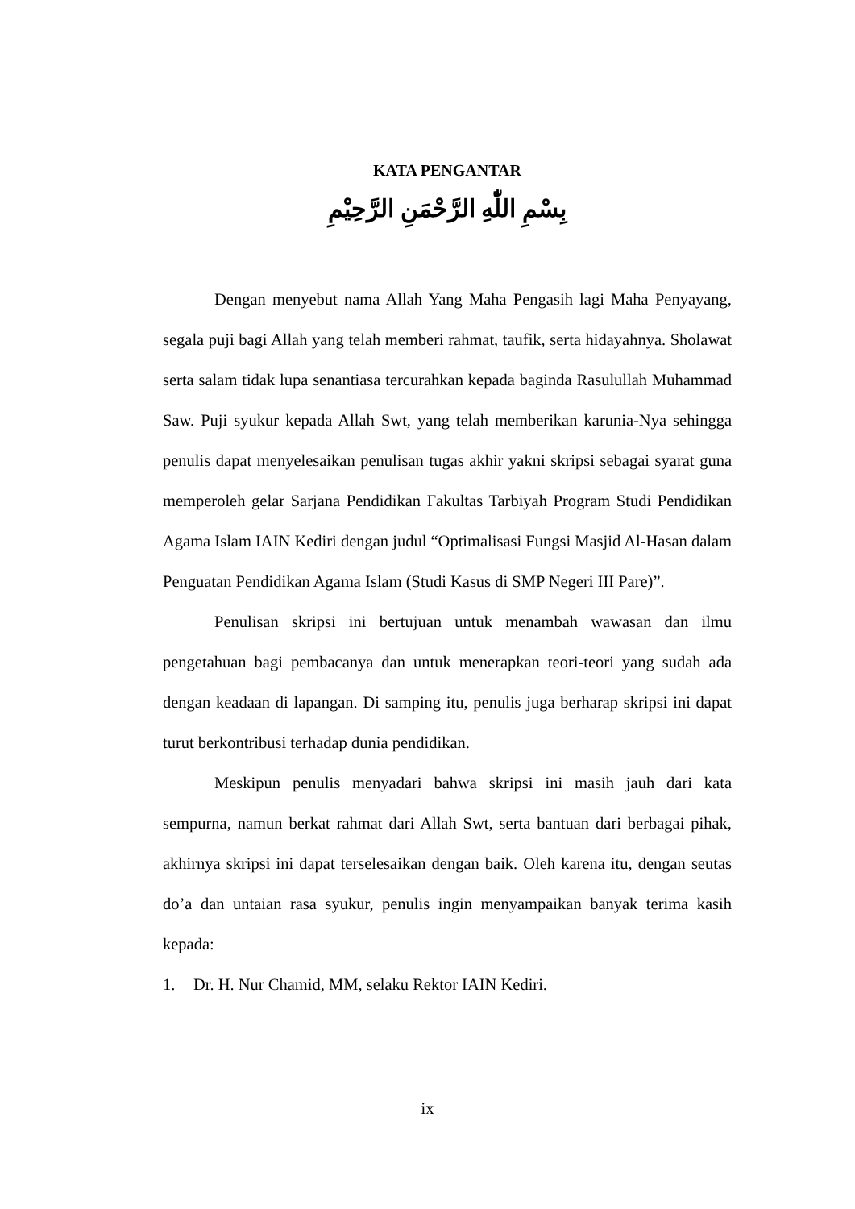KATA PENGANTAR
بِسْمِ اللّٰهِ الرَّحْمَنِ الرَّحِيْمِ
Dengan menyebut nama Allah Yang Maha Pengasih lagi Maha Penyayang, segala puji bagi Allah yang telah memberi rahmat, taufik, serta hidayahnya. Sholawat serta salam tidak lupa senantiasa tercurahkan kepada baginda Rasulullah Muhammad Saw. Puji syukur kepada Allah Swt, yang telah memberikan karunia-Nya sehingga penulis dapat menyelesaikan penulisan tugas akhir yakni skripsi sebagai syarat guna memperoleh gelar Sarjana Pendidikan Fakultas Tarbiyah Program Studi Pendidikan Agama Islam IAIN Kediri dengan judul “Optimalisasi Fungsi Masjid Al-Hasan dalam Penguatan Pendidikan Agama Islam (Studi Kasus di SMP Negeri III Pare)”.
Penulisan skripsi ini bertujuan untuk menambah wawasan dan ilmu pengetahuan bagi pembacanya dan untuk menerapkan teori-teori yang sudah ada dengan keadaan di lapangan. Di samping itu, penulis juga berharap skripsi ini dapat turut berkontribusi terhadap dunia pendidikan.
Meskipun penulis menyadari bahwa skripsi ini masih jauh dari kata sempurna, namun berkat rahmat dari Allah Swt, serta bantuan dari berbagai pihak, akhirnya skripsi ini dapat terselesaikan dengan baik. Oleh karena itu, dengan seutas do’a dan untaian rasa syukur, penulis ingin menyampaikan banyak terima kasih kepada:
1. Dr. H. Nur Chamid, MM, selaku Rektor IAIN Kediri.
ix